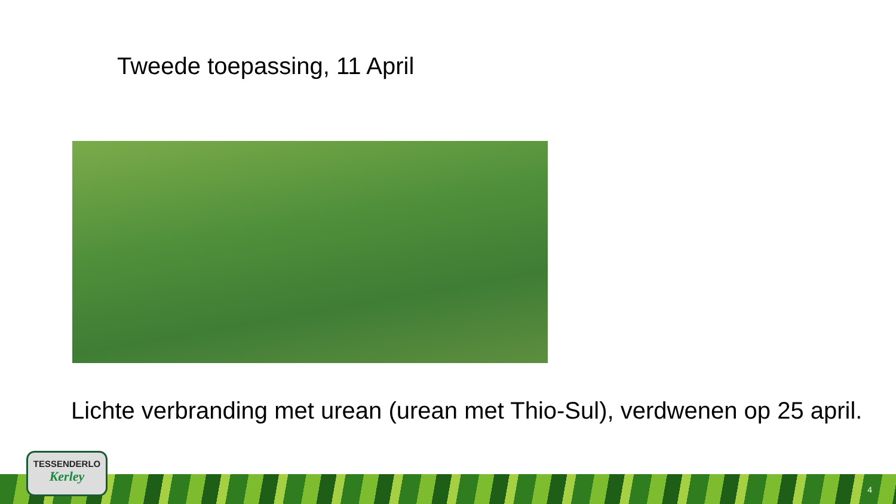Tweede toepassing, 11 April
Lichte verbranding met urean (urean met Thio-Sul), verdwenen op 25 april.
TESSENDERLO
Kerley
4